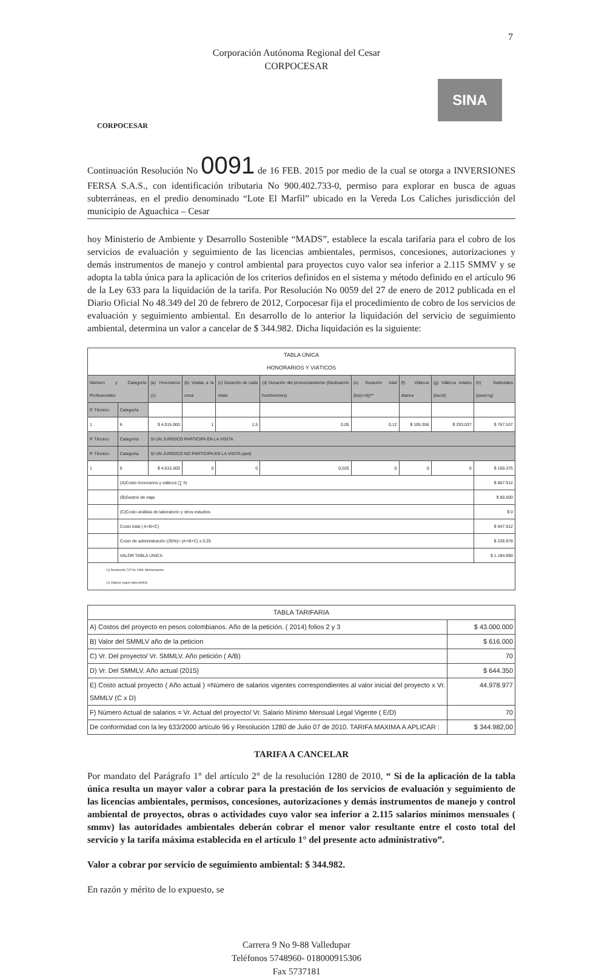7
Corporación Autónoma Regional del Cesar
CORPOCESAR
CORPOCESAR
SINA
Continuación Resolución No 0091 de 16 FEB. 2015 por medio de la cual se otorga a INVERSIONES FERSA S.A.S., con identificación tributaria No 900.402.733-0, permiso para explorar en busca de aguas subterráneas, en el predio denominado “Lote El Marfil” ubicado en la Vereda Los Caliches jurisdicción del municipio de Aguachica – Cesar
hoy Ministerio de Ambiente y Desarrollo Sostenible “MADS”, establece la escala tarifaria para el cobro de los servicios de evaluación y seguimiento de las licencias ambientales, permisos, concesiones, autorizaciones y demás instrumentos de manejo y control ambiental para proyectos cuyo valor sea inferior a 2.115 SMMV y se adopta la tabla única para la aplicación de los criterios definidos en el sistema y método definido en el artículo 96 de la Ley 633 para la liquidación de la tarifa. Por Resolución No 0059 del 27 de enero de 2012 publicada en el Diario Oficial No 48.349 del 20 de febrero de 2012, Corpocesar fija el procedimiento de cobro de los servicios de evaluación y seguimiento ambiental. En desarrollo de lo anterior la liquidación del servicio de seguimiento ambiental, determina un valor a cancelar de $ 344.982. Dicha liquidación es la siguiente:
| TABLA ÚNICA HONORARIOS Y VIÁTICOS | | | | | | | | | |
| Número y Categoría Profesionales | | (a) Honorarios (1) | (b) Visitas a la zona | (c) Duración de cada visita | (d) Duración del pronunciamiento (Dedicación hombre/mes) | (e) Duración total (bx(c+d))** | (f) Viáticos diarios | (g) Viáticos totales (bxcxf) | (h) Subtotales ((axe)+g) |
| P. Técnico | Categoría | | | | | | | | |
| 1 | 6 | $ 4.015.000 | 1 | 1,5 | 0,05 | 0,12 | $ 195.358 | $ 293.037 | $ 767.537 |
| P. Técnico | Categoría | SI UN JURÍDICO PARTICIPA EN LA VISITA | | | | | | | |
| P. Técnico | Categoría | SI UN JURÍDICO NO PARTICIPA EN LA VISITA (axd) | | | | | | | |
| 1 | 6 | $ 4.015.000 | 0 | 0 | 0,025 | 0 | 0 | 0 | $ 100.375 |
| | (A)Costo honorarios y viáticos (∑ h) | | | | | | | | $ 867.912 |
| | (B)Gastos de viaje | | | | | | | | $ 80.000 |
| | (C)Costo análisis de laboratorio y otros estudios | | | | | | | | $ 0 |
| | Costo total ( A+B+C) | | | | | | | | $ 947.912 |
| | Costo de administración (25%)= (A+B+C) x 0.25 | | | | | | | | $ 236.978 |
| | VALOR TABLA UNICA | | | | | | | | $ 1.184.890 |
| (1) Resolución 747 de 1998. Mintransporte. (1) Viáticos según tabla MADS | | | | | | | | | |
| TABLA TARIFARIA | |
| A) Costos del proyecto en pesos colombianos. Año de la petición. ( 2014) folios 2 y 3 | $ 43.000.000 |
| B) Valor del SMMLV año de la peticion | $ 616.000 |
| C) Vr. Del proyecto/ Vr. SMMLV. Año petición ( A/B) | 70 |
| D) Vr. Del SMMLV. Año actual (2015) | $ 644.350 |
| E) Costo actual proyecto ( Año actual ) =Número de salarios vigentes correspondientes al valor inicial del proyecto x Vr. SMMLV (C x D) | 44.978.977 |
| F) Número Actual de salarios = Vr. Actual del proyecto/ Vr. Salario Mínimo Mensual Legal Vigente ( E/D) | 70 |
| De conformidad con la ley 633/2000 artículo 96 y Resolución 1280 de Julio 07 de 2010. TARIFA MAXIMA A APLICAR : | $ 344.982,00 |
TARIFA A CANCELAR
Por mandato del Parágrafo 1° del artículo 2° de la resolución 1280 de 2010, “ Si de la aplicación de la tabla única resulta un mayor valor a cobrar para la prestación de los servicios de evaluación y seguimiento de las licencias ambientales, permisos, concesiones, autorizaciones y demás instrumentos de manejo y control ambiental de proyectos, obras o actividades cuyo valor sea inferior a 2.115 salarios mínimos mensuales ( smmv) las autoridades ambientales deberán cobrar el menor valor resultante entre el costo total del servicio y la tarifa máxima establecida en el artículo 1° del presente acto administrativo”.
Valor a cobrar por servicio de seguimiento ambiental: $ 344.982.
En razón y mérito de lo expuesto, se
Carrera 9 No 9-88 Valledupar
Teléfonos 5748960- 018000915306
Fax 5737181